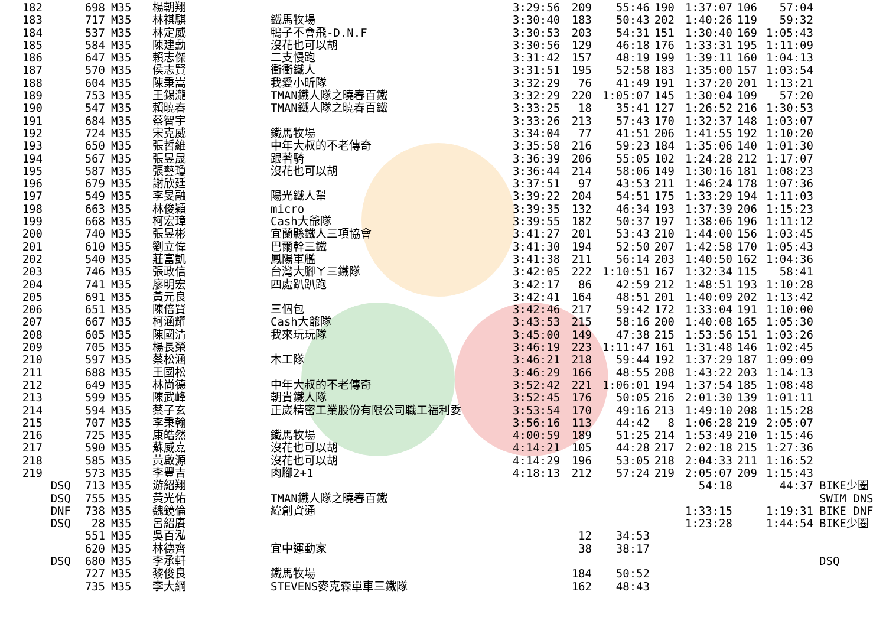| 182 | | 698 | M35 | 楊朝翔 | | 3:29:56 | 209 | 55:46 | 190 | 1:37:07 | 106 | 57:04 | |
| 183 | | 717 | M35 | 林祺騏 | 鐵馬牧場 | 3:30:40 | 183 | 50:43 | 202 | 1:40:26 | 119 | 59:32 | |
| 184 | | 537 | M35 | 林定威 | 鴨子不會飛-D.N.F | 3:30:53 | 203 | 54:31 | 151 | 1:30:40 | 169 | 1:05:43 | |
| 185 | | 584 | M35 | 陳建勳 | 沒花也可以胡 | 3:30:56 | 129 | 46:18 | 176 | 1:33:31 | 195 | 1:11:09 | |
| 186 | | 647 | M35 | 賴志傑 | 二支慢跑 | 3:31:42 | 157 | 48:19 | 199 | 1:39:11 | 160 | 1:04:13 | |
| 187 | | 570 | M35 | 侯志賢 | 衝衝鐵人 | 3:31:51 | 195 | 52:58 | 183 | 1:35:00 | 157 | 1:03:54 | |
| 188 | | 604 | M35 | 陳秉嵩 | 我愛小昕隊 | 3:32:29 | 76 | 41:49 | 191 | 1:37:20 | 201 | 1:13:21 | |
| 189 | | 753 | M35 | 王錫瀧 | TMAN鐵人隊之曉春百鐵 | 3:32:29 | 220 | 1:05:07 | 145 | 1:30:04 | 109 | 57:20 | |
| 190 | | 547 | M35 | 賴曉春 | TMAN鐵人隊之曉春百鐵 | 3:33:25 | 18 | 35:41 | 127 | 1:26:52 | 216 | 1:30:53 | |
| 191 | | 684 | M35 | 蔡智宇 | | 3:33:26 | 213 | 57:43 | 170 | 1:32:37 | 148 | 1:03:07 | |
| 192 | | 724 | M35 | 宋克威 | 鐵馬牧場 | 3:34:04 | 77 | 41:51 | 206 | 1:41:55 | 192 | 1:10:20 | |
| 193 | | 650 | M35 | 張哲維 | 中年大叔的不老傳奇 | 3:35:58 | 216 | 59:23 | 184 | 1:35:06 | 140 | 1:01:30 | |
| 194 | | 567 | M35 | 張昱晟 | 跟著騎 | 3:36:39 | 206 | 55:05 | 102 | 1:24:28 | 212 | 1:17:07 | |
| 195 | | 587 | M35 | 張藝瓊 | 沒花也可以胡 | 3:36:44 | 214 | 58:06 | 149 | 1:30:16 | 181 | 1:08:23 | |
| 196 | | 679 | M35 | 謝欣廷 | | 3:37:51 | 97 | 43:53 | 211 | 1:46:24 | 178 | 1:07:36 | |
| 197 | | 549 | M35 | 李旻融 | 陽光鐵人幫 | 3:39:22 | 204 | 54:51 | 175 | 1:33:29 | 194 | 1:11:03 | |
| 198 | | 663 | M35 | 林俊穎 | micro | 3:39:35 | 132 | 46:34 | 193 | 1:37:39 | 206 | 1:15:23 | |
| 199 | | 668 | M35 | 柯宏璋 | Cash大爺隊 | 3:39:55 | 182 | 50:37 | 197 | 1:38:06 | 196 | 1:11:12 | |
| 200 | | 740 | M35 | 張昱彬 | 宜蘭縣鐵人三項協會 | 3:41:27 | 201 | 53:43 | 210 | 1:44:00 | 156 | 1:03:45 | |
| 201 | | 610 | M35 | 劉立偉 | 巴爾幹三鐵 | 3:41:30 | 194 | 52:50 | 207 | 1:42:58 | 170 | 1:05:43 | |
| 202 | | 540 | M35 | 莊富凱 | 鳳陽軍艦 | 3:41:38 | 211 | 56:14 | 203 | 1:40:50 | 162 | 1:04:36 | |
| 203 | | 746 | M35 | 張政信 | 台灣大腳ㄚ三鐵隊 | 3:42:05 | 222 | 1:10:51 | 167 | 1:32:34 | 115 | 58:41 | |
| 204 | | 741 | M35 | 廖明宏 | 四處趴趴跑 | 3:42:17 | 86 | 42:59 | 212 | 1:48:51 | 193 | 1:10:28 | |
| 205 | | 691 | M35 | 黃元良 | | 3:42:41 | 164 | 48:51 | 201 | 1:40:09 | 202 | 1:13:42 | |
| 206 | | 651 | M35 | 陳倍賢 | 三個包 | 3:42:46 | 217 | 59:42 | 172 | 1:33:04 | 191 | 1:10:00 | |
| 207 | | 667 | M35 | 柯涵耀 | Cash大爺隊 | 3:43:53 | 215 | 58:16 | 200 | 1:40:08 | 165 | 1:05:30 | |
| 208 | | 605 | M35 | 陳國清 | 我來玩玩隊 | 3:45:00 | 149 | 47:38 | 215 | 1:53:56 | 151 | 1:03:26 | |
| 209 | | 705 | M35 | 楊長榮 | | 3:46:19 | 223 | 1:11:47 | 161 | 1:31:48 | 146 | 1:02:45 | |
| 210 | | 597 | M35 | 蔡松涵 | 木工隊 | 3:46:21 | 218 | 59:44 | 192 | 1:37:29 | 187 | 1:09:09 | |
| 211 | | 688 | M35 | 王國松 | | 3:46:29 | 166 | 48:55 | 208 | 1:43:22 | 203 | 1:14:13 | |
| 212 | | 649 | M35 | 林尚德 | 中年大叔的不老傳奇 | 3:52:42 | 221 | 1:06:01 | 194 | 1:37:54 | 185 | 1:08:48 | |
| 213 | | 599 | M35 | 陳武峰 | 朝貴鐵人隊 | 3:52:45 | 176 | 50:05 | 216 | 2:01:30 | 139 | 1:01:11 | |
| 214 | | 594 | M35 | 蔡子玄 | 正崴精密工業股份有限公司職工福利委 | 3:53:54 | 170 | 49:16 | 213 | 1:49:10 | 208 | 1:15:28 | |
| 215 | | 707 | M35 | 李秉翰 | | 3:56:16 | 113 | 44:42 | 8 | 1:06:28 | 219 | 2:05:07 | |
| 216 | | 725 | M35 | 康皓然 | 鐵馬牧場 | 4:00:59 | 189 | 51:25 | 214 | 1:53:49 | 210 | 1:15:46 | |
| 217 | | 590 | M35 | 蘇威嘉 | 沒花也可以胡 | 4:14:21 | 105 | 44:28 | 217 | 2:02:18 | 215 | 1:27:36 | |
| 218 | | 585 | M35 | 黃啟源 | 沒花也可以胡 | 4:14:29 | 196 | 53:05 | 218 | 2:04:33 | 211 | 1:16:52 | |
| 219 | | 573 | M35 | 李豐吉 | 肉腳2+1 | 4:18:13 | 212 | 57:24 | 219 | 2:05:07 | 209 | 1:15:43 | |
| | DSQ | 713 | M35 | 游紹翔 | | | | | | 54:18 | | 44:37 | BIKE少圈 |
| | DSQ | 755 | M35 | 黃光佑 | TMAN鐵人隊之曉春百鐵 | | | | | | | | SWIM DNS |
| | DNF | 738 | M35 | 魏鏡倫 | 緯創資通 | | | | | 1:33:15 | | 1:19:31 | BIKE DNF |
| | DSQ | 28 | M35 | 呂紹賡 | | | | | | 1:23:28 | | 1:44:54 | BIKE少圈 |
| | | 551 | M35 | 吳百泓 | | | 12 | 34:53 | | | | | |
| | | 620 | M35 | 林德齊 | 宜中運動家 | | 38 | 38:17 | | | | | |
| | DSQ | 680 | M35 | 李承軒 | | | | | | | | | DSQ |
| | | 727 | M35 | 黎俊良 | 鐵馬牧場 | | 184 | 50:52 | | | | | |
| | | 735 | M35 | 李大綱 | STEVENS麥克森單車三鐵隊 | | 162 | 48:43 | | | | | |